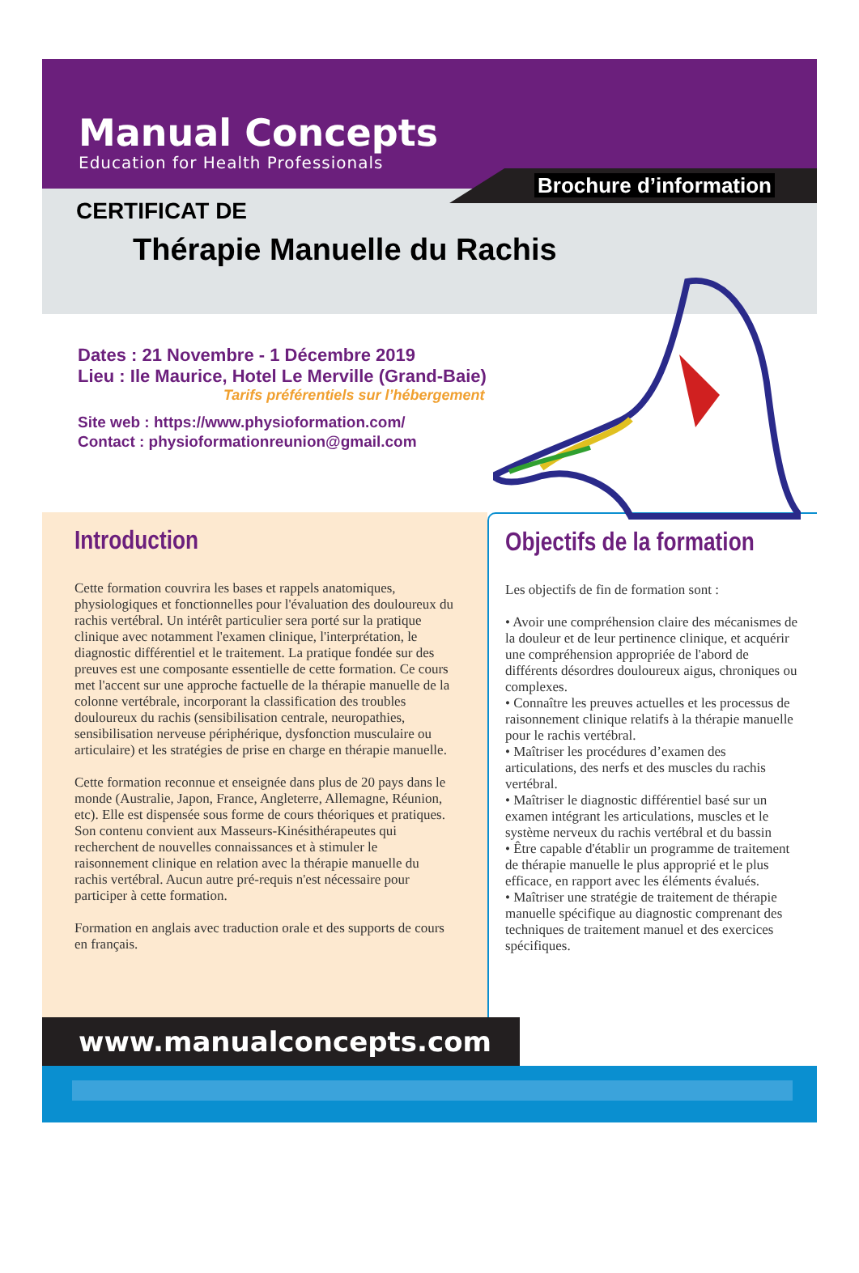Manual Concepts
Education for Health Professionals
Brochure d’information
CERTIFICAT DE
Thérapie Manuelle du Rachis
Dates : 21 Novembre - 1 Décembre 2019
Lieu : Ile Maurice, Hotel Le Merville (Grand-Baie)
Tarifs préférentiels sur l’hébergement
Site web : https://www.physioformation.com/
Contact : physioformationreunion@gmail.com
Introduction
Cette formation couvrira les bases et rappels anatomiques, physiologiques et fonctionnelles pour l'évaluation des douloureux du rachis vertébral. Un intérêt particulier sera porté sur la pratique clinique avec notamment l'examen clinique, l'interprétation, le diagnostic différentiel et le traitement. La pratique fondée sur des preuves est une composante essentielle de cette formation. Ce cours met l'accent sur une approche factuelle de la thérapie manuelle de la colonne vertébrale, incorporant la classification des troubles douloureux du rachis (sensibilisation centrale, neuropathies, sensibilisation nerveuse périphérique, dysfonction musculaire ou articulaire) et les stratégies de prise en charge en thérapie manuelle.
Cette formation reconnue et enseignée dans plus de 20 pays dans le monde (Australie, Japon, France, Angleterre, Allemagne, Réunion, etc). Elle est dispensée sous forme de cours théoriques et pratiques. Son contenu convient aux Masseurs-Kinésithérapeutes qui recherchent de nouvelles connaissances et à stimuler le raisonnement clinique en relation avec la thérapie manuelle du rachis vertébral. Aucun autre pré-requis n'est nécessaire pour participer à cette formation.
Formation en anglais avec traduction orale et des supports de cours en français.
Objectifs de la formation
Les objectifs de fin de formation sont :
• Avoir une compréhension claire des mécanismes de la douleur et de leur pertinence clinique, et acquérir une compréhension appropriée de l'abord de différents désordres douloureux aigus, chroniques ou complexes.
• Connaître les preuves actuelles et les processus de raisonnement clinique relatifs à la thérapie manuelle pour le rachis vertébral.
• Maîtriser les procédures d’examen des articulations, des nerfs et des muscles du rachis vertébral.
• Maîtriser le diagnostic différentiel basé sur un examen intégrant les articulations, muscles et le système nerveux du rachis vertébral et du bassin
• Être capable d'établir un programme de traitement de thérapie manuelle le plus approprié et le plus efficace, en rapport avec les éléments évalués.
• Maîtriser une stratégie de traitement de thérapie manuelle spécifique au diagnostic comprenant des techniques de traitement manuel et des exercices spécifiques.
www.manualconcepts.com